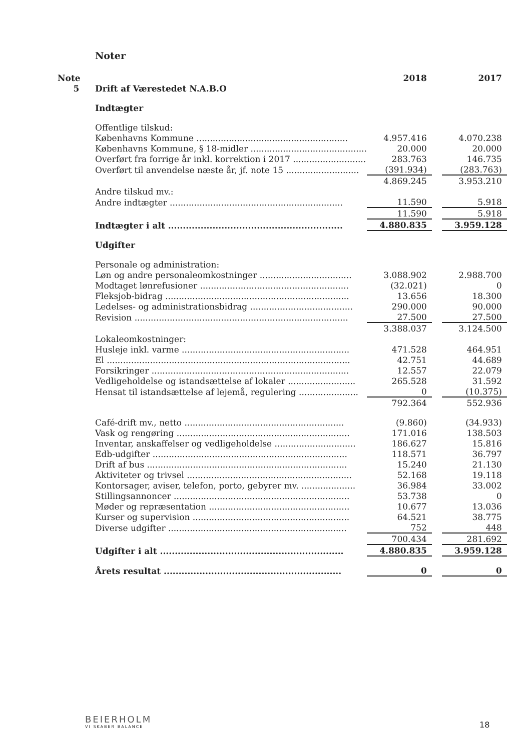Noter
| Note | | 2018 | | 2017 |
| 5 | Drift af Værestedet N.A.B.O | | | |
| | Indtægter | | | |
| | Offentlige tilskud: | | | |
| | Københavns Kommune ........................................................ | 4.957.416 | | 4.070.238 |
| | Københavns Kommune, § 18-midler ........................................... | 20.000 | | 20.000 |
| | Overført fra forrige år inkl. korrektion i 2017 ........................... | 283.763 | | 146.735 |
| | Overført til anvendelse næste år, jf. note 15 ........................... | (391.934) | | (283.763) |
| | | 4.869.245 | | 3.953.210 |
| | Andre tilskud mv.: | | | |
| | Andre indtægter ................................................................ | 11.590 | | 5.918 |
| | | 11.590 | | 5.918 |
| | Indtægter i alt ........................................................... | 4.880.835 | | 3.959.128 |
| | Udgifter | | | |
| | Personale og administration: | | | |
| | Løn og andre personaleomkostninger .................................. | 3.088.902 | | 2.988.700 |
| | Modtaget lønrefusioner ....................................................... | (32.021) | | 0 |
| | Fleksjob-bidrag .................................................................... | 13.656 | | 18.300 |
| | Ledelses- og administrationsbidrag ...................................... | 290.000 | | 90.000 |
| | Revision ............................................................................... | 27.500 | | 27.500 |
| | | 3.388.037 | | 3.124.500 |
| | Lokaleomkostninger: | | | |
| | Husleje inkl. varme .............................................................. | 471.528 | | 464.951 |
| | El .......................................................................................... | 42.751 | | 44.689 |
| | Forsikringer ......................................................................... | 12.557 | | 22.079 |
| | Vedligeholdelse og istandsættelse af lokaler ......................... | 265.528 | | 31.592 |
| | Hensat til istandsættelse af lejemå, regulering ...................... | 0 | | (10.375) |
| | | 792.364 | | 552.936 |
| | Café-drift mv., netto ........................................................... | (9.860) | | (34.933) |
| | Vask og rengøring ................................................................ | 171.016 | | 138.503 |
| | Inventar, anskaffelser og vedligeholdelse .............................. | 186.627 | | 15.816 |
| | Edb-udgifter ........................................................................ | 118.571 | | 36.797 |
| | Drift af bus .......................................................................... | 15.240 | | 21.130 |
| | Aktiviteter og trivsel ............................................................. | 52.168 | | 19.118 |
| | Kontorsager, aviser, telefon, porto, gebyrer mv. .................... | 36.984 | | 33.002 |
| | Stillingsannoncer ................................................................. | 53.738 | | 0 |
| | Møder og repræsentation .................................................... | 10.677 | | 13.036 |
| | Kurser og supervision .......................................................... | 64.521 | | 38.775 |
| | Diverse udgifter .................................................................. | 752 | | 448 |
| | | 700.434 | | 281.692 |
| | Udgifter i alt .............................................................. | 4.880.835 | | 3.959.128 |
| | Årets resultat ............................................................ | 0 | | 0 |
BEIERHOLM
VI SKABER BALANCE
18